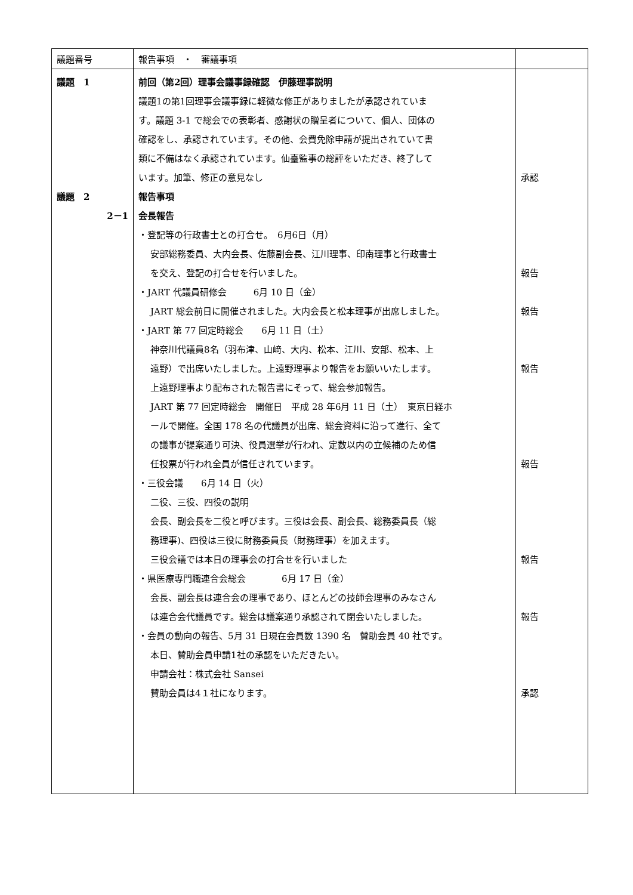| 議題番号 | 報告事項 ・ 審議事項 | |
| 議題 1 議題 2 2－1 | 前回（第2回）理事会議事録確認 伊藤理事説明 議題1の第1回理事会議事録に軽微な修正がありましたが承認されていま す。議題 3-1 で総会での表彰者、感謝状の贈呈者について、個人、団体の 確認をし、承認されています。その他、会費免除申請が提出されていて書 類に不備はなく承認されています。仙臺監事の総評をいただき、終了して います。加筆、修正の意見なし 報告事項 会長報告 ・登記等の行政書士との打合せ。 6月6日（月） 安部総務委員、大内会長、佐藤副会長、江川理事、印南理事と行政書士 を交え、登記の打合せを行いました。 ・JART 代議員研修会 6月 10 日（金） JART 総会前日に開催されました。大内会長と松本理事が出席しました。 ・JART 第 77 回定時総会 6月 11 日（土） 神奈川代議員8名（羽布津、山﨑、大内、松本、江川、安部、松本、上 遠野）で出席いたしました。上遠野理事より報告をお願いいたします。 上遠野理事より配布された報告書にそって、総会参加報告。 JART 第 77 回定時総会 開催日 平成 28 年6月 11 日（土） 東京日経ホ ールで開催。全国 178 名の代議員が出席、総会資料に沿って進行、全て の議事が提案通り可決、役員選挙が行われ、定数以内の立候補のため信 任投票が行われ全員が信任されています。 ・三役会議 6月 14 日（火） 二役、三役、四役の説明 会長、副会長を二役と呼びます。三役は会長、副会長、総務委員長（総 務理事)、四役は三役に財務委員長（財務理事）を加えます。 三役会議では本日の理事会の打合せを行いました ・県医療専門職連合会総会 6月 17 日（金） 会長、副会長は連合会の理事であり、ほとんどの技師会理事のみなさん は連合会代議員です。総会は議案通り承認されて閉会いたしました。 ・会員の動向の報告、5月 31 日現在会員数 1390 名 賛助会員 40 社です。 本日、賛助会員申請1社の承認をいただきたい。 申請会社：株式会社 Sansei 賛助会員は4１社になります。 | 承認 報告 報告 報告 報告 報告 報告 承認 |